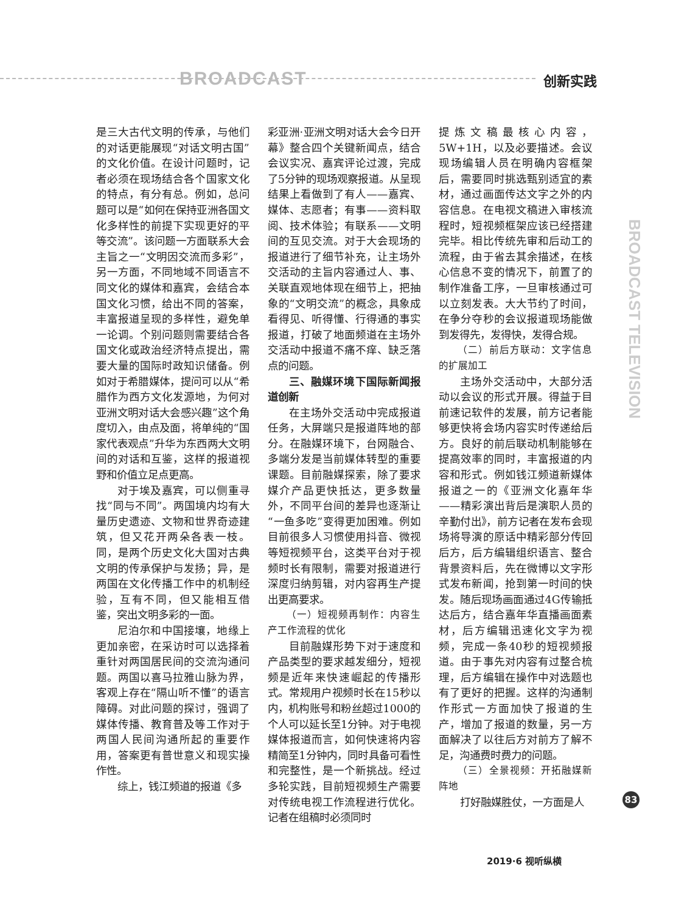BROADCAST 创新实践
BROADCAST TELEVISION
是三大古代文明的传承，与他们的对话更能展现“对话文明古国”的文化价值。在设计问题时，记者必须在现场结合各个国家文化的特点，有分有总。例如，总问题可以是“如何在保持亚洲各国文化多样性的前提下实现更好的平等交流”。该问题一方面联系大会主旨之一“文明因交流而多彩”，另一方面，不同地域不同语言不同文化的媒体和嘉宾，会结合本国文化习惯，给出不同的答案，丰富报道呈现的多样性，避免单一论调。个别问题则需要结合各国文化或政治经济特点提出，需要大量的国际时政知识储备。例如对于希腊媒体，提问可以从“希腊作为西方文化发源地，为何对亚洲文明对话大会感兴趣”这个角度切入，由点及面，将单纯的“国家代表观点”升华为东西两大文明间的对话和互鉴，这样的报道视野和价值立足点更高。
对于埃及嘉宾，可以侧重寻找“同与不同”。两国境内均有大量历史遗迹、文物和世界奇迹建筑，但又花开两朵各表一枝。同，是两个历史文化大国对古典文明的传承保护与发扬；异，是两国在文化传播工作中的机制经验，互有不同，但又能相互借鉴，突出文明多彩的一面。
尼泊尔和中国接壤，地缘上更加亲密，在采访时可以选择着重针对两国居民间的交流沟通问题。两国以喜马拉雅山脉为界，客观上存在“隔山听不懂”的语言障碍。对此问题的探讨，强调了媒体传播、教育普及等工作对于两国人民间沟通所起的重要作用，答案更有普世意义和现实操作性。
综上，钱江频道的报道《多
彩亚洲·亚洲文明对话大会今日开幕》整合四个关键新闻点，结合会议实况、嘉宾评论过渡，完成了5分钟的现场观察报道。从呈现结果上看做到了有人——嘉宾、媒体、志愿者；有事——资料取阅、技术体验；有联系——文明间的互见交流。对于大会现场的报道进行了细节补充，让主场外交活动的主旨内容通过人、事、关联直观地体现在细节上，把抽象的“文明交流”的概念，具象成看得见、听得懂、行得通的事实报道，打破了地面频道在主场外交活动中报道不痛不痒、缺乏落点的问题。
三、融媒环境下国际新闻报道创新
在主场外交活动中完成报道任务，大屏端只是报道阵地的部分。在融媒环境下，台网融合、多端分发是当前媒体转型的重要课题。目前融媒探索，除了要求媒介产品更快抵达，更多数量外，不同平台间的差异也逐渐让“一鱼多吃”变得更加困难。例如目前很多人习惯使用抖音、微视等短视频平台，这类平台对于视频时长有限制，需要对报道进行深度归纳剪辑，对内容再生产提出更高要求。
（一）短视频再制作：内容生产工作流程的优化
目前融媒形势下对于速度和产品类型的要求越发细分，短视频是近年来快速崛起的传播形式。常规用户视频时长在15秒以内，机构账号和粉丝超过1000的个人可以延长至1分钟。对于电视媒体报道而言，如何快速将内容精简至1分钟内，同时具备可看性和完整性，是一个新挑战。经过多轮实践，目前短视频生产需要对传统电视工作流程进行优化。记者在组稿时必须同时
提炼文稿最核心内容，5W+1H，以及必要描述。会议现场编辑人员在明确内容框架后，需要同时挑选甄别适宜的素材，通过画面传达文字之外的内容信息。在电视文稿进入审核流程时，短视频框架应该已经搭建完毕。相比传统先审和后动工的流程，由于省去其余描述，在核心信息不变的情况下，前置了的制作准备工序，一旦审核通过可以立刻发表。大大节约了时间，在争分夺秒的会议报道现场能做到发得先，发得快，发得合规。
（二）前后方联动：文字信息的扩展加工
主场外交活动中，大部分活动以会议的形式开展。得益于目前速记软件的发展，前方记者能够更快将会场内容实时传递给后方。良好的前后联动机制能够在提高效率的同时，丰富报道的内容和形式。例如钱江频道新媒体报道之一的《亚洲文化嘉年华——精彩演出背后是演职人员的辛勤付出》，前方记者在发布会现场将导演的原话中精彩部分传回后方，后方编辑组织语言、整合背景资料后，先在微博以文字形式发布新闻，抢到第一时间的快发。随后现场画面通过4G传输抵达后方，结合嘉年华直播画面素材，后方编辑迅速化文字为视频，完成一条40秒的短视频报道。由于事先对内容有过整合梳理，后方编辑在操作中对选题也有了更好的把握。这样的沟通制作形式一方面加快了报道的生产，增加了报道的数量，另一方面解决了以往后方对前方了解不足，沟通费时费力的问题。
（三）全景视频：开拓融媒新阵地
打好融媒胜仗，一方面是人
83
2019·6 视听纵横